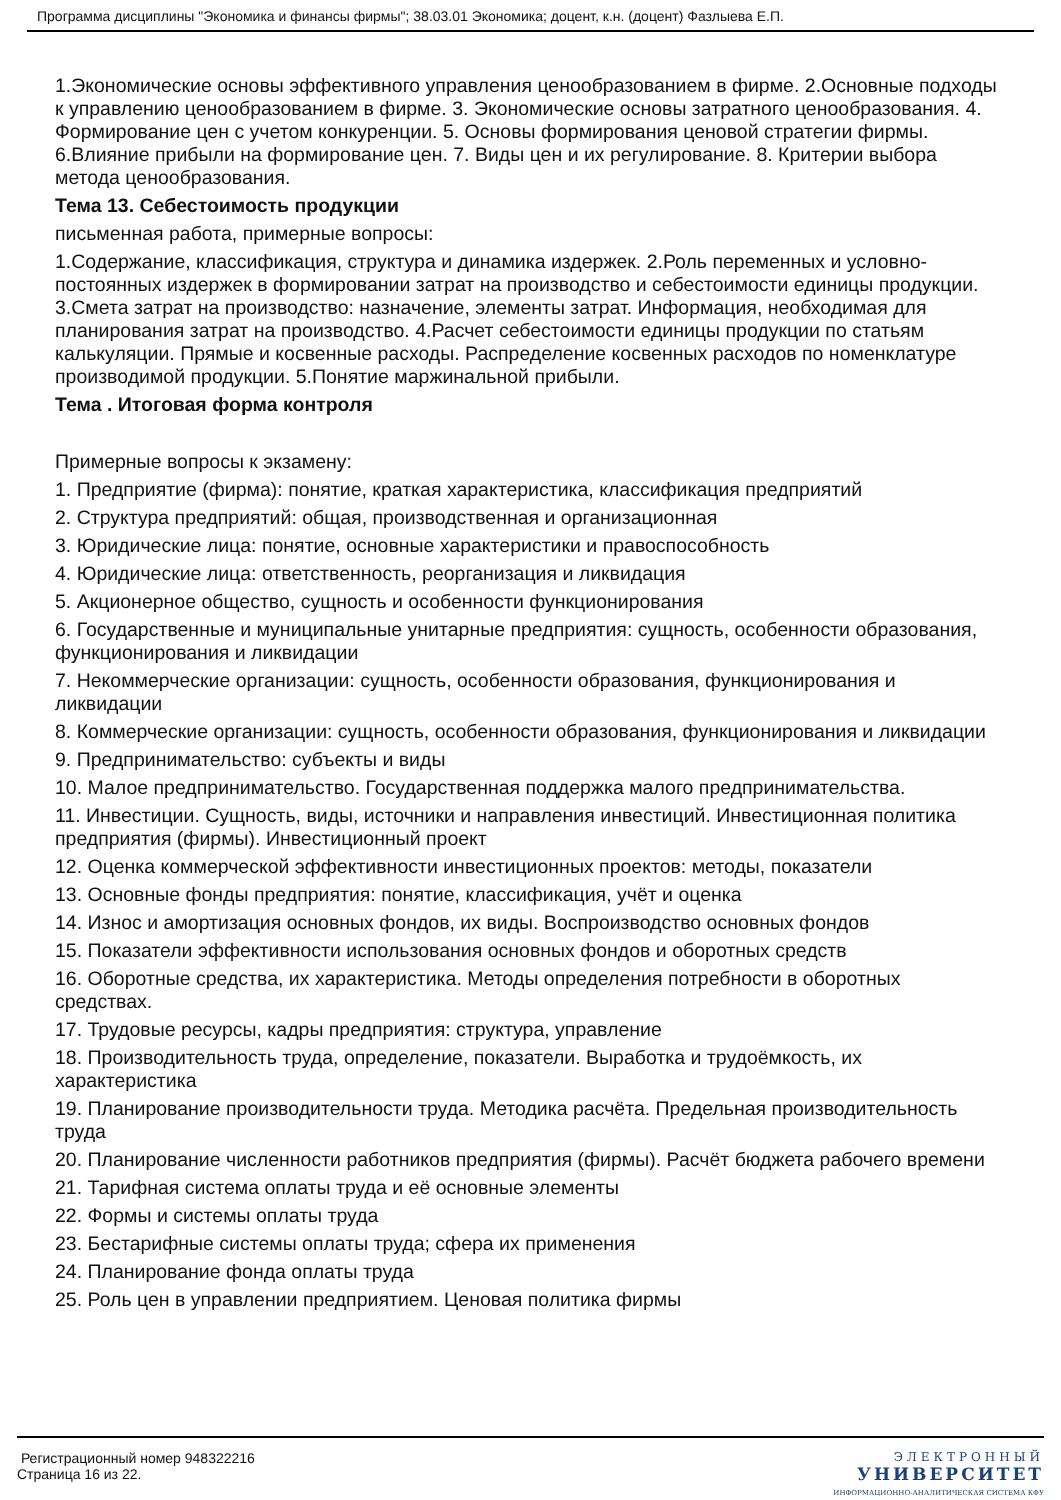Программа дисциплины "Экономика и финансы фирмы"; 38.03.01 Экономика; доцент, к.н. (доцент) Фазлыева Е.П.
1.Экономические основы эффективного управления ценообразованием в фирме. 2.Основные подходы к управлению ценообразованием в фирме. 3. Экономические основы затратного ценообразования. 4. Формирование цен с учетом конкуренции. 5. Основы формирования ценовой стратегии фирмы. 6.Влияние прибыли на формирование цен. 7. Виды цен и их регулирование. 8. Критерии выбора метода ценообразования.
Тема 13. Себестоимость продукции
письменная работа, примерные вопросы:
1.Содержание, классификация, структура и динамика издержек. 2.Роль переменных и условно-постоянных издержек в формировании затрат на производство и себестоимости единицы продукции. 3.Смета затрат на производство: назначение, элементы затрат. Информация, необходимая для планирования затрат на производство. 4.Расчет себестоимости единицы продукции по статьям калькуляции. Прямые и косвенные расходы. Распределение косвенных расходов по номенклатуре производимой продукции. 5.Понятие маржинальной прибыли.
Тема . Итоговая форма контроля
Примерные вопросы к экзамену:
1. Предприятие (фирма): понятие, краткая характеристика, классификация предприятий
2. Структура предприятий: общая, производственная и организационная
3. Юридические лица: понятие, основные характеристики и правоспособность
4. Юридические лица: ответственность, реорганизация и ликвидация
5. Акционерное общество, сущность и особенности функционирования
6. Государственные и муниципальные унитарные предприятия: сущность, особенности образования, функционирования и ликвидации
7. Некоммерческие организации: сущность, особенности образования, функционирования и ликвидации
8. Коммерческие организации: сущность, особенности образования, функционирования и ликвидации
9. Предпринимательство: субъекты и виды
10. Малое предпринимательство. Государственная поддержка малого предпринимательства.
11. Инвестиции. Сущность, виды, источники и направления инвестиций. Инвестиционная политика предприятия (фирмы). Инвестиционный проект
12. Оценка коммерческой эффективности инвестиционных проектов: методы, показатели
13. Основные фонды предприятия: понятие, классификация, учёт и оценка
14. Износ и амортизация основных фондов, их виды. Воспроизводство основных фондов
15. Показатели эффективности использования основных фондов и оборотных средств
16. Оборотные средства, их характеристика. Методы определения потребности в оборотных средствах.
17. Трудовые ресурсы, кадры предприятия: структура, управление
18. Производительность труда, определение, показатели. Выработка и трудоёмкость, их характеристика
19. Планирование производительности труда. Методика расчёта. Предельная производительность труда
20. Планирование численности работников предприятия (фирмы). Расчёт бюджета рабочего времени
21. Тарифная система оплаты труда и её основные элементы
22. Формы и системы оплаты труда
23. Бестарифные системы оплаты труда; сфера их применения
24. Планирование фонда оплаты труда
25. Роль цен в управлении предприятием. Ценовая политика фирмы
Регистрационный номер 948322216
Страница 16 из 22.
ЭЛЕКТРОННЫЙ
УНИВЕРСИТЕТ
ИНФОРМАЦИОННО-АНАЛИТИЧЕСКАЯ СИСТЕМА КФУ